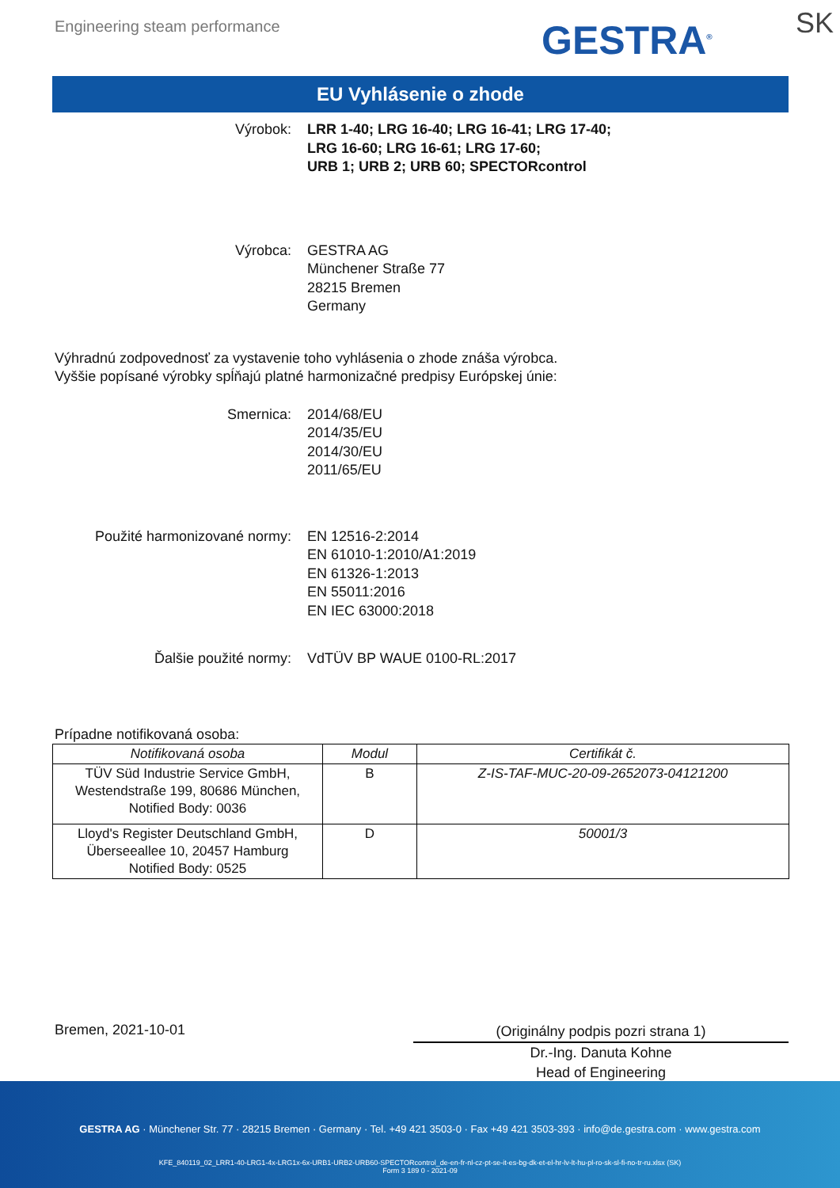Engineering steam performance GESTRA<sup>®</sup> SK
EU Vyhlásenie o zhode
Výrobok: LRR 1-40; LRG 16-40; LRG 16-41; LRG 17-40;
LRG 16-60; LRG 16-61; LRG 17-60;
URB 1; URB 2; URB 60; SPECTORcontrol
Výrobca: GESTRA AG
Münchener Straße 77
28215 Bremen
Germany
Výhradnú zodpovednosť za vystavenie toho vyhlásenia o zhode znáša výrobca.
Vyššie popísané výrobky spĺňajú platné harmonizačné predpisy Európskej únie:
Smernica: 2014/68/EU
2014/35/EU
2014/30/EU
2011/65/EU
Použité harmonizované normy: EN 12516-2:2014
EN 61010-1:2010/A1:2019
EN 61326-1:2013
EN 55011:2016
EN IEC 63000:2018
Ďalšie použité normy: VdTÜV BP WAUE 0100-RL:2017
Prípadne notifikovaná osoba:
| Notifikovaná osoba | Modul | Certifikát č. |
| --- | --- | --- |
| TÜV Süd Industrie Service GmbH, Westendstraße 199, 80686 München, Notified Body: 0036 | B | Z-IS-TAF-MUC-20-09-2652073-04121200 |
| Lloyd's Register Deutschland GmbH, Überseeallee 10, 20457 Hamburg Notified Body: 0525 | D | 50001/3 |
Bremen, 2021-10-01
(Originálny podpis pozri strana 1)
Dr.-Ing. Danuta Kohne
Head of Engineering
GESTRA AG · Münchener Str. 77 · 28215 Bremen · Germany · Tel. +49 421 3503-0 · Fax +49 421 3503-393 · info@de.gestra.com · www.gestra.com
KFE_840119_02_LRR1-40-LRG1-4x-LRG1x-6x-URB1-URB2-URB60-SPECTORcontrol_de-en-fr-nl-cz-pt-se-it-es-bg-dk-et-el-hr-lv-lt-hu-pl-ro-sk-sl-fi-no-tr-ru.xlsx (SK)
Form 3 189 0 - 2021-09